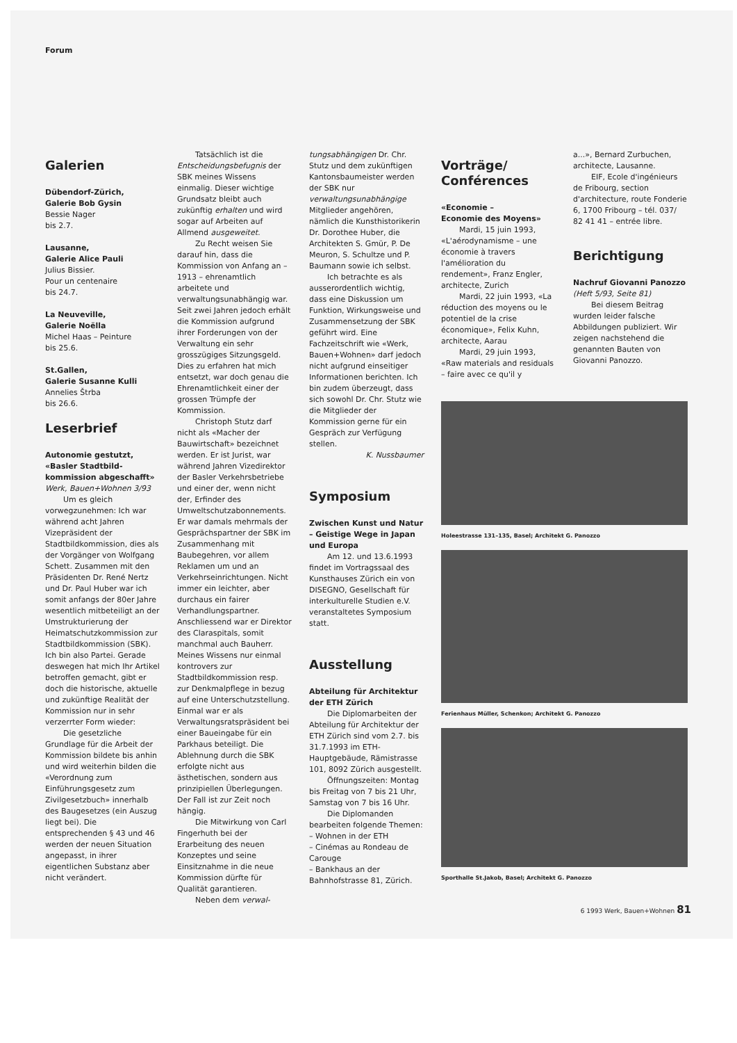Forum
Galerien
Dübendorf-Zürich,
Galerie Bob Gysin
Bessie Nager
bis 2.7.
Lausanne,
Galerie Alice Pauli
Julius Bissier.
Pour un centenaire
bis 24.7.
La Neuveville,
Galerie Noëlla
Michel Haas – Peinture
bis 25.6.
St.Gallen,
Galerie Susanne Kulli
Annelies Štrba
bis 26.6.
Leserbrief
Autonomie gestutzt, «Basler Stadtbild-kommission abgeschafft»
Werk, Bauen+Wohnen 3/93
Um es gleich vorwegzunehmen: Ich war während acht Jahren Vizepräsident der Stadtbildkommission, dies als der Vorgänger von Wolfgang Schett. Zusammen mit den Präsidenten Dr. René Nertz und Dr. Paul Huber war ich somit anfangs der 80er Jahre wesentlich mitbeteiligt an der Umstrukturierung der Heimatschutzkommission zur Stadtbildkommission (SBK). Ich bin also Partei. Gerade deswegen hat mich Ihr Artikel betroffen gemacht, gibt er doch die historische, aktuelle und zukünftige Realität der Kommission nur in sehr verzerrter Form wieder:
Die gesetzliche Grundlage für die Arbeit der Kommission bildete bis anhin und wird weiterhin bilden die «Verordnung zum Einführungsgesetz zum Zivilgesetzbuch» innerhalb des Baugesetzes (ein Auszug liegt bei). Die entsprechenden § 43 und 46 werden der neuen Situation angepasst, in ihrer eigentlichen Substanz aber nicht verändert.
Tatsächlich ist die Entscheidungsbefugnis der SBK meines Wissens einmalig. Dieser wichtige Grundsatz bleibt auch zukünftig erhalten und wird sogar auf Arbeiten auf Allmend ausgeweitet.
Zu Recht weisen Sie darauf hin, dass die Kommission von Anfang an – 1913 – ehrenamtlich arbeitete und verwaltungsunabhängig war. Seit zwei Jahren jedoch erhält die Kommission aufgrund ihrer Forderungen von der Verwaltung ein sehr grosszügiges Sitzungsgeld. Dies zu erfahren hat mich entsetzt, war doch genau die Ehrenamtlichkeit einer der grossen Trümpfe der Kommission.
Christoph Stutz darf nicht als «Macher der Bauwirtschaft» bezeichnet werden. Er ist Jurist, war während Jahren Vizedirektor der Basler Verkehrsbetriebe und einer der, wenn nicht der, Erfinder des Umweltschutzabonnements. Er war damals mehrmals der Gesprächspartner der SBK im Zusammenhang mit Baubegehren, vor allem Reklamen um und an Verkehrseinrichtungen. Nicht immer ein leichter, aber durchaus ein fairer Verhandlungspartner. Anschliessend war er Direktor des Claraspitals, somit manchmal auch Bauherr. Meines Wissens nur einmal kontrovers zur Stadtbildkommission resp. zur Denkmalpflege in bezug auf eine Unterschutzstellung. Einmal war er als Verwaltungsratspräsident bei einer Baueingabe für ein Parkhaus beteiligt. Die Ablehnung durch die SBK erfolgte nicht aus ästhetischen, sondern aus prinzipiellen Überlegungen. Der Fall ist zur Zeit noch hängig.
Die Mitwirkung von Carl Fingerhuth bei der Erarbeitung des neuen Konzeptes und seine Einsitznahme in die neue Kommission dürfte für Qualität garantieren.
Neben dem verwal-
tungsabhängigen Dr. Chr. Stutz und dem zukünftigen Kantonsbaumeister werden der SBK nur verwaltungsunabhängige Mitglieder angehören, nämlich die Kunsthistorikerin Dr. Dorothee Huber, die Architekten S. Gmür, P. De Meuron, S. Schultze und P. Baumann sowie ich selbst.
Ich betrachte es als ausserordentlich wichtig, dass eine Diskussion um Funktion, Wirkungsweise und Zusammensetzung der SBK geführt wird. Eine Fachzeitschrift wie «Werk, Bauen+Wohnen» darf jedoch nicht aufgrund einseitiger Informationen berichten. Ich bin zudem überzeugt, dass sich sowohl Dr. Chr. Stutz wie die Mitglieder der Kommission gerne für ein Gespräch zur Verfügung stellen.
K. Nussbaumer
Symposium
Zwischen Kunst und Natur – Geistige Wege in Japan und Europa
Am 12. und 13.6.1993 findet im Vortragssaal des Kunsthauses Zürich ein von DISEGNO, Gesellschaft für interkulturelle Studien e.V. veranstaltetes Symposium statt.
Ausstellung
Abteilung für Architektur der ETH Zürich
Die Diplomarbeiten der Abteilung für Architektur der ETH Zürich sind vom 2.7. bis 31.7.1993 im ETH-Hauptgebäude, Rämistrasse 101, 8092 Zürich ausgestellt.
Öffnungszeiten: Montag bis Freitag von 7 bis 21 Uhr, Samstag von 7 bis 16 Uhr.
Die Diplomanden bearbeiten folgende Themen:
– Wohnen in der ETH
– Cinémas au Rondeau de Carouge
– Bankhaus an der Bahnhofstrasse 81, Zürich.
Vorträge/
Conférences
«Economie –
Economie des Moyens»
Mardi, 15 juin 1993, «L'aérodynamisme – une économie à travers l'amélioration du rendement», Franz Engler, architecte, Zurich
Mardi, 22 juin 1993, «La réduction des moyens ou le potentiel de la crise économique», Felix Kuhn, architecte, Aarau
Mardi, 29 juin 1993, «Raw materials and residuals – faire avec ce qu'il y
a...», Bernard Zurbuchen, architecte, Lausanne.
EIF, Ecole d'ingénieurs de Fribourg, section d'architecture, route Fonderie 6, 1700 Fribourg – tél. 037/ 82 41 41 – entrée libre.
Berichtigung
Nachruf Giovanni Panozzo
(Heft 5/93, Seite 81)
Bei diesem Beitrag wurden leider falsche Abbildungen publiziert. Wir zeigen nachstehend die genannten Bauten von Giovanni Panozzo.
Holeestrasse 131–135, Basel; Architekt G. Panozzo
Ferienhaus Müller, Schenkon; Architekt G. Panozzo
Sporthalle St.Jakob, Basel; Architekt G. Panozzo
6 1993 Werk, Bauen+Wohnen 81